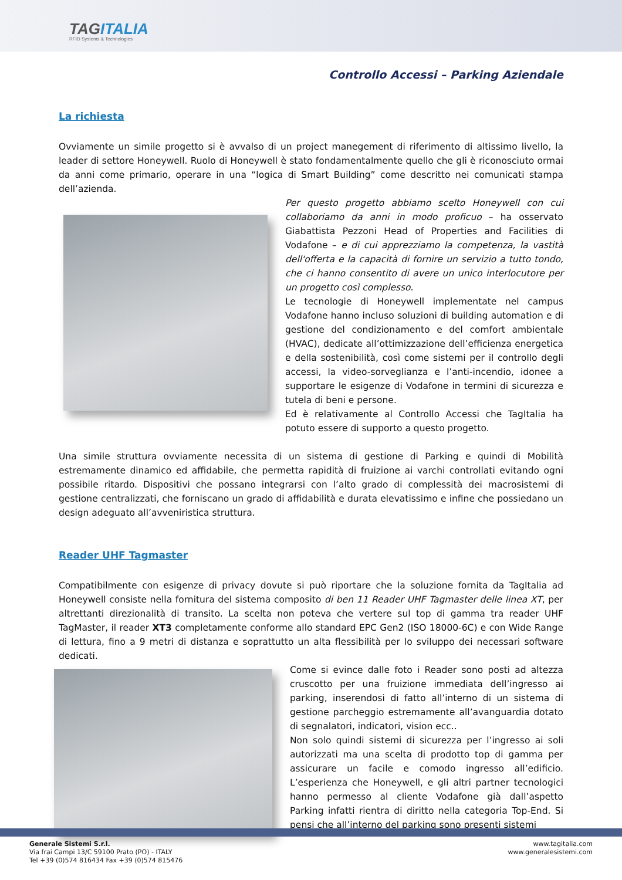TAGITALIA
RFID Systems & Technologies
Controllo Accessi – Parking Aziendale
La richiesta
Ovviamente un simile progetto si è avvalso di un project manegement di riferimento di altissimo livello, la leader di settore Honeywell. Ruolo di Honeywell è stato fondamentalmente quello che gli è riconosciuto ormai da anni come primario, operare in una “logica di Smart Building” come descritto nei comunicati stampa dell’azienda.
Per questo progetto abbiamo scelto Honeywell con cui collaboriamo da anni in modo proficuo – ha osservato Giabattista Pezzoni Head of Properties and Facilities di Vodafone – e di cui apprezziamo la competenza, la vastità dell'offerta e la capacità di fornire un servizio a tutto tondo, che ci hanno consentito di avere un unico interlocutore per un progetto così complesso.
Le tecnologie di Honeywell implementate nel campus Vodafone hanno incluso soluzioni di building automation e di gestione del condizionamento e del comfort ambientale (HVAC), dedicate all’ottimizzazione dell’efficienza energetica e della sostenibilità, così come sistemi per il controllo degli accessi, la video-sorveglianza e l’anti-incendio, idonee a supportare le esigenze di Vodafone in termini di sicurezza e tutela di beni e persone.
Ed è relativamente al Controllo Accessi che TagItalia ha potuto essere di supporto a questo progetto.
Una simile struttura ovviamente necessita di un sistema di gestione di Parking e quindi di Mobilità estremamente dinamico ed affidabile, che permetta rapidità di fruizione ai varchi controllati evitando ogni possibile ritardo. Dispositivi che possano integrarsi con l’alto grado di complessità dei macrosistemi di gestione centralizzati, che forniscano un grado di affidabilità e durata elevatissimo e infine che possiedano un design adeguato all’avveniristica struttura.
Reader UHF Tagmaster
Compatibilmente con esigenze di privacy dovute si può riportare che la soluzione fornita da TagItalia ad Honeywell consiste nella fornitura del sistema composito di ben 11 Reader UHF Tagmaster delle linea XT, per altrettanti direzionalità di transito. La scelta non poteva che vertere sul top di gamma tra reader UHF TagMaster, il reader XT3 completamente conforme allo standard EPC Gen2 (ISO 18000-6C) e con Wide Range di lettura, fino a 9 metri di distanza e soprattutto un alta flessibilità per lo sviluppo dei necessari software dedicati.
Come si evince dalle foto i Reader sono posti ad altezza cruscotto per una fruizione immediata dell’ingresso ai parking, inserendosi di fatto all’interno di un sistema di gestione parcheggio estremamente all’avanguardia dotato di segnalatori, indicatori, vision ecc..
Non solo quindi sistemi di sicurezza per l’ingresso ai soli autorizzati ma una scelta di prodotto top di gamma per assicurare un facile e comodo ingresso all’edificio. L’esperienza che Honeywell, e gli altri partner tecnologici hanno permesso al cliente Vodafone già dall’aspetto Parking infatti rientra di diritto nella categoria Top-End. Si pensi che all’interno del parking sono presenti sistemi
Generale Sistemi S.r.l.
Via frai Campi 13/C 59100 Prato (PO) - ITALY
Tel +39 (0)574 816434 Fax +39 (0)574 815476
www.tagitalia.com
www.generalesistemi.com